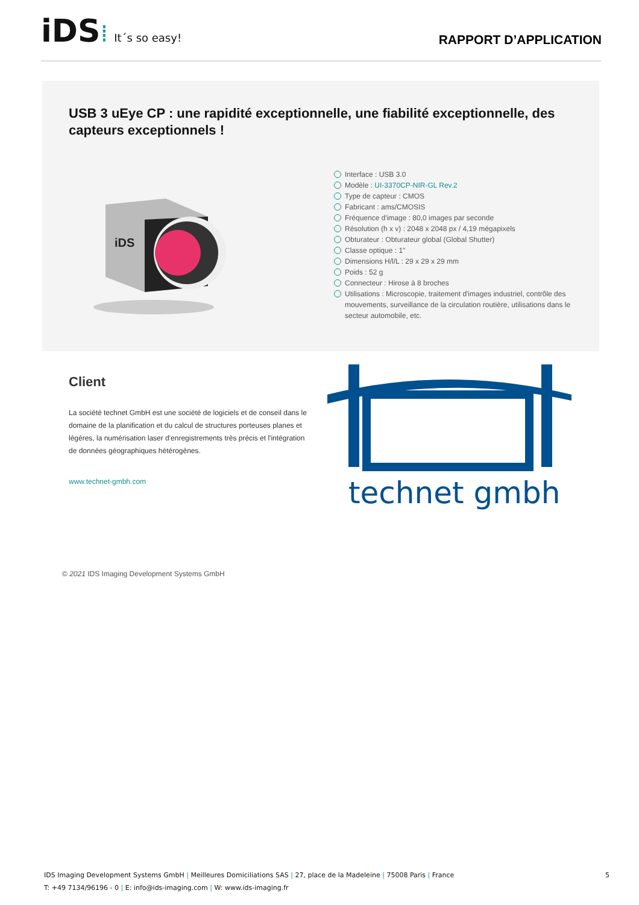iDS ⁞ It´s so easy!
RAPPORT D’APPLICATION
USB 3 uEye CP : une rapidité exceptionnelle, une fiabilité exceptionnelle, des capteurs exceptionnels !
iDS
Interface : USB 3.0
Modèle : UI-3370CP-NIR-GL Rev.2
Type de capteur : CMOS
Fabricant : ams/CMOSIS
Fréquence d'image : 80,0 images par seconde
Résolution (h x v) : 2048 x 2048 px / 4,19 mégapixels
Obturateur : Obturateur global (Global Shutter)
Classe optique : 1"
Dimensions H/l/L : 29 x 29 x 29 mm
Poids : 52 g
Connecteur : Hirose à 8 broches
Utilisations : Microscopie, traitement d'images industriel, contrôle des mouvements, surveillance de la circulation routière, utilisations dans le secteur automobile, etc.
Client
La société technet GmbH est une société de logiciels et de conseil dans le domaine de la planification et du calcul de structures porteuses planes et légères, la numérisation laser d'enregistrements très précis et l'intégration de données géographiques hétérogènes.
www.technet-gmbh.com
technet gmbh
© 2021 IDS Imaging Development Systems GmbH
IDS Imaging Development Systems GmbH | Meilleures Domiciliations SAS | 27, place de la Madeleine | 75008 Paris | France
T: +49 7134/96196 - 0 | E: info@ids-imaging.com | W: www.ids-imaging.fr
5